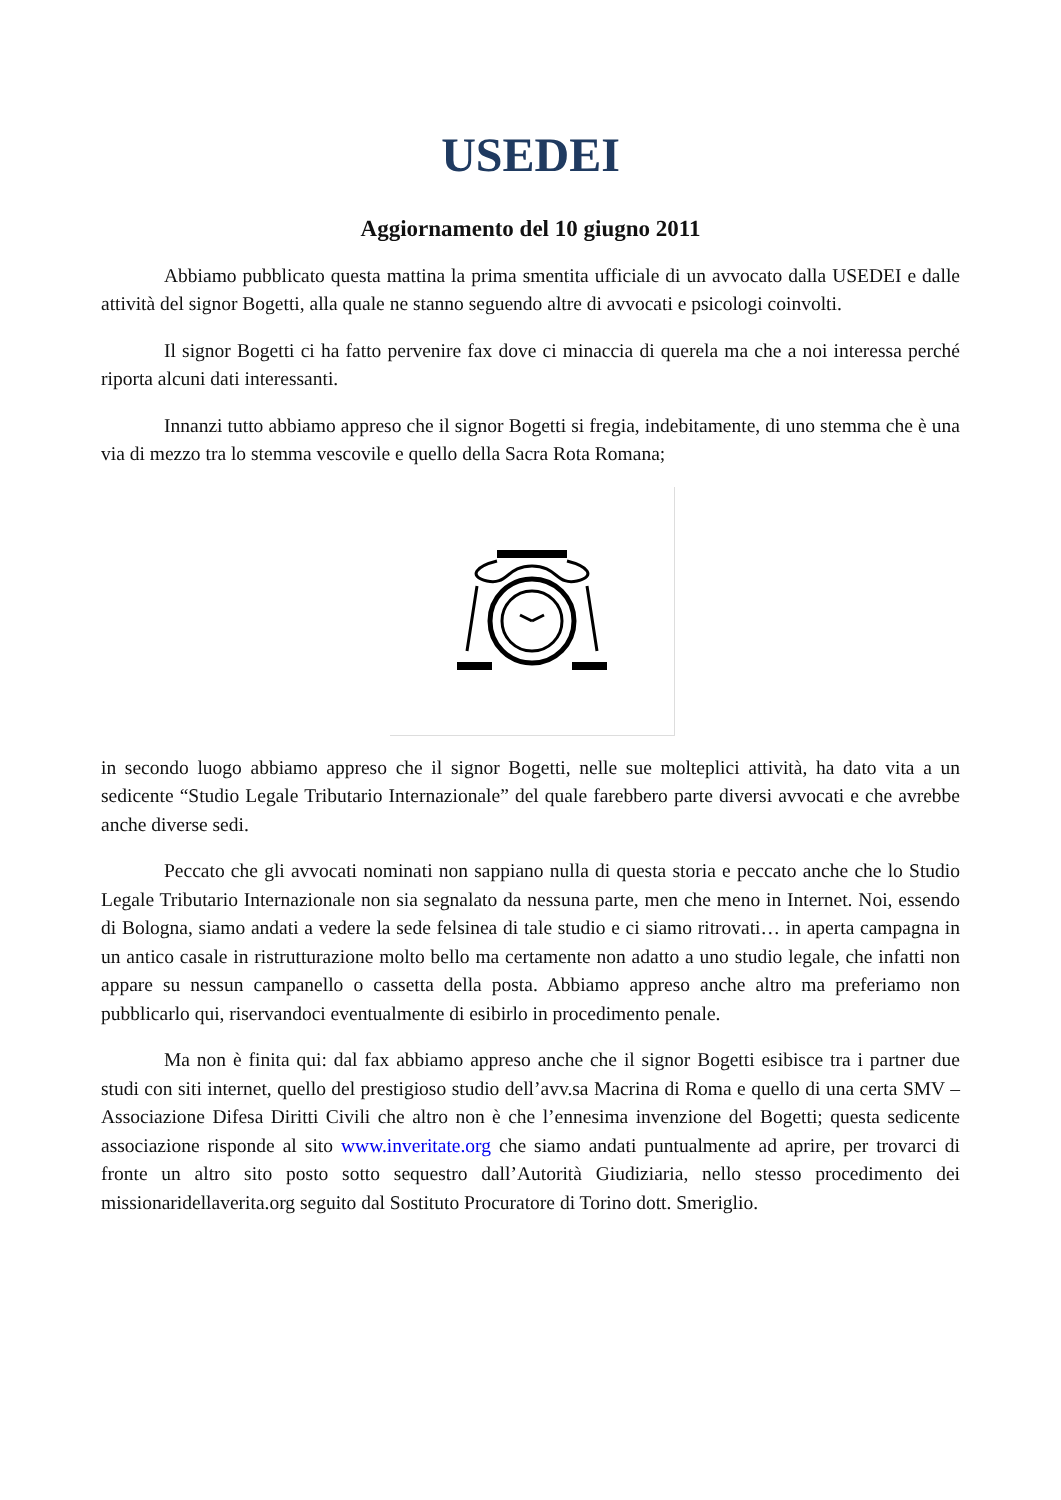USEDEI
Aggiornamento del 10 giugno 2011
Abbiamo pubblicato questa mattina la prima smentita ufficiale di un avvocato dalla USEDEI e dalle attività del signor Bogetti, alla quale ne stanno seguendo altre di avvocati e psicologi coinvolti.
Il signor Bogetti ci ha fatto pervenire fax dove ci minaccia di querela ma che a noi interessa perché riporta alcuni dati interessanti.
Innanzi tutto abbiamo appreso che il signor Bogetti si fregia, indebitamente, di uno stemma che è una via di mezzo tra lo stemma vescovile e quello della Sacra Rota Romana;
in secondo luogo abbiamo appreso che il signor Bogetti, nelle sue molteplici attività, ha dato vita a un sedicente “Studio Legale Tributario Internazionale” del quale farebbero parte diversi avvocati e che avrebbe anche diverse sedi.
Peccato che gli avvocati nominati non sappiano nulla di questa storia e peccato anche che lo Studio Legale Tributario Internazionale non sia segnalato da nessuna parte, men che meno in Internet. Noi, essendo di Bologna, siamo andati a vedere la sede felsinea di tale studio e ci siamo ritrovati… in aperta campagna in un antico casale in ristrutturazione molto bello ma certamente non adatto a uno studio legale, che infatti non appare su nessun campanello o cassetta della posta. Abbiamo appreso anche altro ma preferiamo non pubblicarlo qui, riservandoci eventualmente di esibirlo in procedimento penale.
Ma non è finita qui: dal fax abbiamo appreso anche che il signor Bogetti esibisce tra i partner due studi con siti internet, quello del prestigioso studio dell’avv.sa Macrina di Roma e quello di una certa SMV – Associazione Difesa Diritti Civili che altro non è che l’ennesima invenzione del Bogetti; questa sedicente associazione risponde al sito www.inveritate.org che siamo andati puntualmente ad aprire, per trovarci di fronte un altro sito posto sotto sequestro dall’Autorità Giudiziaria, nello stesso procedimento dei missionaridellaverita.org seguito dal Sostituto Procuratore di Torino dott. Smeriglio.